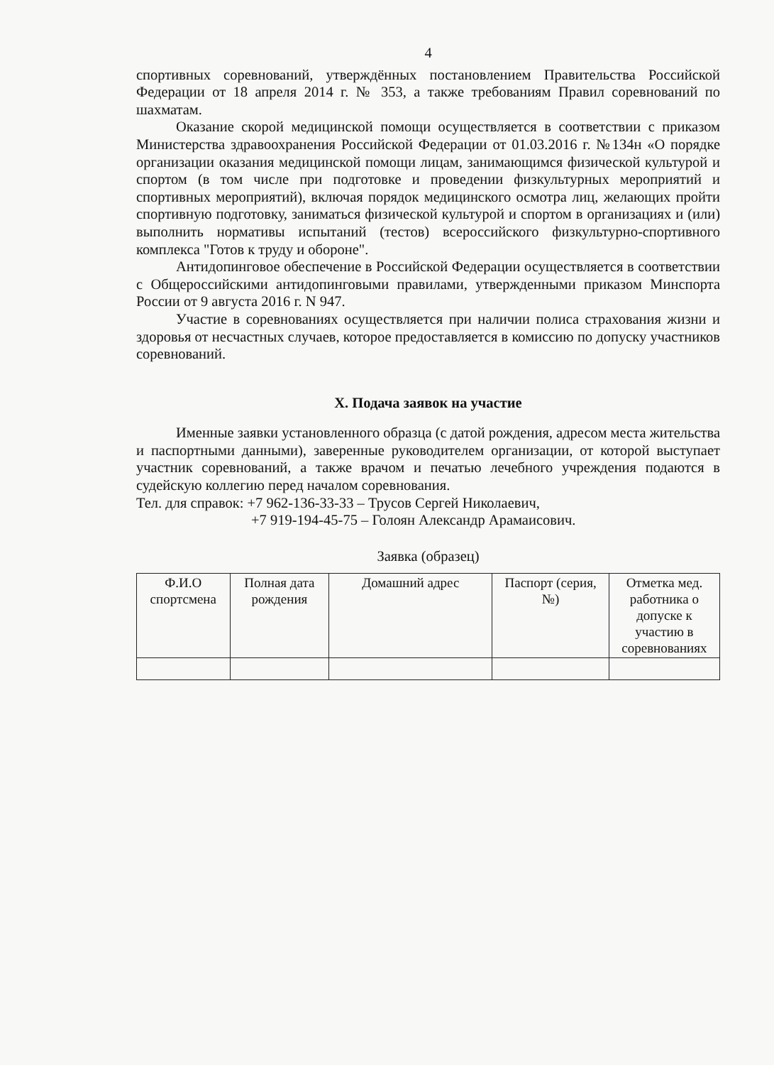4
спортивных соревнований, утверждённых постановлением Правительства Российской Федерации от 18 апреля 2014 г. № 353, а также требованиям Правил соревнований по шахматам.
Оказание скорой медицинской помощи осуществляется в соответствии с приказом Министерства здравоохранения Российской Федерации от 01.03.2016 г. №134н «О порядке организации оказания медицинской помощи лицам, занимающимся физической культурой и спортом (в том числе при подготовке и проведении физкультурных мероприятий и спортивных мероприятий), включая порядок медицинского осмотра лиц, желающих пройти спортивную подготовку, заниматься физической культурой и спортом в организациях и (или) выполнить нормативы испытаний (тестов) всероссийского физкультурно-спортивного комплекса "Готов к труду и обороне".
Антидопинговое обеспечение в Российской Федерации осуществляется в соответствии с Общероссийскими антидопинговыми правилами, утвержденными приказом Минспорта России от 9 августа 2016 г. N 947.
Участие в соревнованиях осуществляется при наличии полиса страхования жизни и здоровья от несчастных случаев, которое предоставляется в комиссию по допуску участников соревнований.
X. Подача заявок на участие
Именные заявки установленного образца (с датой рождения, адресом места жительства и паспортными данными), заверенные руководителем организации, от которой выступает участник соревнований, а также врачом и печатью лечебного учреждения подаются в судейскую коллегию перед началом соревнования.
Тел. для справок: +7 962-136-33-33 – Трусов Сергей Николаевич,
+7 919-194-45-75 – Голоян Александр Арамаисович.
Заявка (образец)
| Ф.И.О спортсмена | Полная дата рождения | Домашний адрес | Паспорт (серия, №) | Отметка мед. работника о допуске к участию в соревнованиях |
| --- | --- | --- | --- | --- |